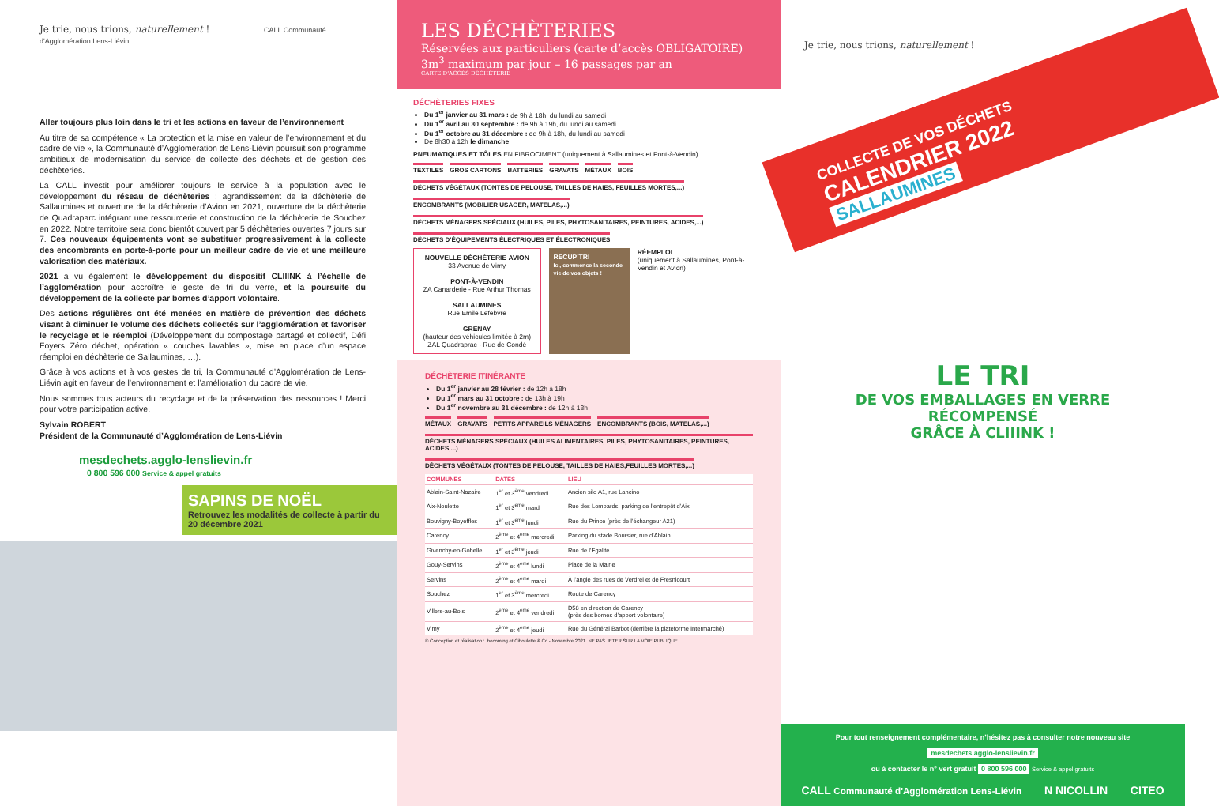Je trie, nous trions, naturellement ! CALL Communauté d'Agglomération Lens-Liévin
Aller toujours plus loin dans le tri et les actions en faveur de l’environnement
Au titre de sa compétence « La protection et la mise en valeur de l’environnement et du cadre de vie », la Communauté d’Agglomération de Lens-Liévin poursuit son programme ambitieux de modernisation du service de collecte des déchets et de gestion des déchèteries.
La CALL investit pour améliorer toujours le service à la population avec le développement du réseau de déchèteries : agrandissement de la déchèterie de Sallaumines et ouverture de la déchèterie d’Avion en 2021, ouverture de la déchèterie de Quadraparc intégrant une ressourcerie et construction de la déchèterie de Souchez en 2022. Notre territoire sera donc bientôt couvert par 5 déchèteries ouvertes 7 jours sur 7. Ces nouveaux équipements vont se substituer progressivement à la collecte des encombrants en porte-à-porte pour un meilleur cadre de vie et une meilleure valorisation des matériaux.
2021 a vu également le développement du dispositif CLIIINK à l’échelle de l’agglomération pour accroître le geste de tri du verre, et la poursuite du développement de la collecte par bornes d’apport volontaire.
Des actions régulières ont été menées en matière de prévention des déchets visant à diminuer le volume des déchets collectés sur l’agglomération et favoriser le recyclage et le réemploi (Développement du compostage partagé et collectif, Défi Foyers Zéro déchet, opération « couches lavables », mise en place d’un espace réemploi en déchèterie de Sallaumines, …).
Grâce à vos actions et à vos gestes de tri, la Communauté d’Agglomération de Lens-Liévin agit en faveur de l’environnement et l’amélioration du cadre de vie.
Nous sommes tous acteurs du recyclage et de la préservation des ressources ! Merci pour votre participation active.
Sylvain ROBERT
Président de la Communauté d’Agglomération de Lens-Liévin
mesdechets.agglo-lenslievin.fr
0 800 596 000 Service & appel gratuits
SAPINS DE NOËL
Retrouvez les modalités de collecte à partir du 20 décembre 2021
LES DÉCHÈTERIES
Réservées aux particuliers (carte d’accès OBLIGATOIRE)
3m<sup>3</sup> maximum par jour – 16 passages par an
CARTE D'ACCÈS DÉCHÈTERIE
DÉCHÈTERIES FIXES
Du 1<sup>er</sup> janvier au 31 mars : de 9h à 18h, du lundi au samedi
Du 1<sup>er</sup> avril au 30 septembre : de 9h à 19h, du lundi au samedi
Du 1<sup>er</sup> octobre au 31 décembre : de 9h à 18h, du lundi au samedi
De 8h30 à 12h le dimanche
PNEUMATIQUES ET TÔLES EN FIBROCIMENT (uniquement à Sallaumines et Pont-à-Vendin)
TEXTILES GROS CARTONS BATTERIES GRAVATS MÉTAUX BOIS DÉCHETS VÉGÉTAUX (TONTES DE PELOUSE, TAILLES DE HAIES, FEUILLES MORTES,...) ENCOMBRANTS (MOBILIER USAGER, MATELAS,...) DÉCHETS MÉNAGERS SPÉCIAUX (HUILES, PILES, PHYTOSANITAIRES, PEINTURES, ACIDES,...) DÉCHETS D’ÉQUIPEMENTS ÉLECTRIQUES ET ÉLECTRONIQUES
NOUVELLE DÉCHÈTERIE AVION
33 Avenue de Vimy
PONT-À-VENDIN
ZA Canarderie - Rue Arthur Thomas
SALLAUMINES
Rue Emile Lefebvre
GRENAY
(hauteur des véhicules limitée à 2m)
ZAL Quadraprac - Rue de Condé
RECUP’TRI
Ici, commence la seconde vie de vos objets !
RÉEMPLOI
(uniquement à Sallaumines, Pont-à-Vendin et Avion)
DÉCHÈTERIE ITINÉRANTE
Du 1<sup>er</sup> janvier au 28 février : de 12h à 18h
Du 1<sup>er</sup> mars au 31 octobre : de 13h à 19h
Du 1<sup>er</sup> novembre au 31 décembre : de 12h à 18h
MÉTAUX GRAVATS PETITS APPAREILS MÉNAGERS ENCOMBRANTS (BOIS, MATELAS,...) DÉCHETS MÉNAGERS SPÉCIAUX (HUILES ALIMENTAIRES, PILES, PHYTOSANITAIRES, PEINTURES, ACIDES,...) DÉCHETS VÉGÉTAUX (TONTES DE PELOUSE, TAILLES DE HAIES,FEUILLES MORTES,...)
| COMMUNES | DATES | LIEU |
| --- | --- | --- |
| Ablain-Saint-Nazaire | 1<sup>er</sup> et 3<sup>ème</sup> vendredi | Ancien silo A1, rue Lancino |
| Aix-Noulette | 1<sup>er</sup> et 3<sup>ème</sup> mardi | Rue des Lombards, parking de l’entrepôt d’Aix |
| Bouvigny-Boyeffles | 1<sup>er</sup> et 3<sup>ème</sup> lundi | Rue du Prince (près de l’échangeur A21) |
| Carency | 2<sup>ème</sup> et 4<sup>ème</sup> mercredi | Parking du stade Boursier, rue d’Ablain |
| Givenchy-en-Gohelle | 1<sup>er</sup> et 3<sup>ème</sup> jeudi | Rue de l’Egalité |
| Gouy-Servins | 2<sup>ème</sup> et 4<sup>ème</sup> lundi | Place de la Mairie |
| Servins | 2<sup>ème</sup> et 4<sup>ème</sup> mardi | À l’angle des rues de Verdrel et de Fresnicourt |
| Souchez | 1<sup>er</sup> et 3<sup>ème</sup> mercredi | Route de Carency |
| Villers-au-Bois | 2<sup>ème</sup> et 4<sup>ème</sup> vendredi | D58 en direction de Carency (près des bornes d’apport volontaire) |
| Vimy | 2<sup>ème</sup> et 4<sup>ème</sup> jeudi | Rue du Général Barbot (derrière la plateforme Intermarché) |
© Conception et réalisation : .becoming et Ciboulette & Co - Novembre 2021. NE PAS JETER SUR LA VOIE PUBLIQUE.
Je trie, nous trions, naturellement !
COLLECTE DE VOS DÉCHETS
CALENDRIER 2022
SALLAUMINES
LE TRI
DE VOS EMBALLAGES EN VERRE
RÉCOMPENSÉ
GRÂCE À CLIIINK !
Pour tout renseignement complémentaire, n’hésitez pas à consulter notre nouveau site
mesdechets.agglo-lenslievin.fr
ou à contacter le n° vert gratuit 0 800 596 000 Service & appel gratuits
CALL Communauté d'Agglomération Lens-Liévin N NICOLLIN CITEO